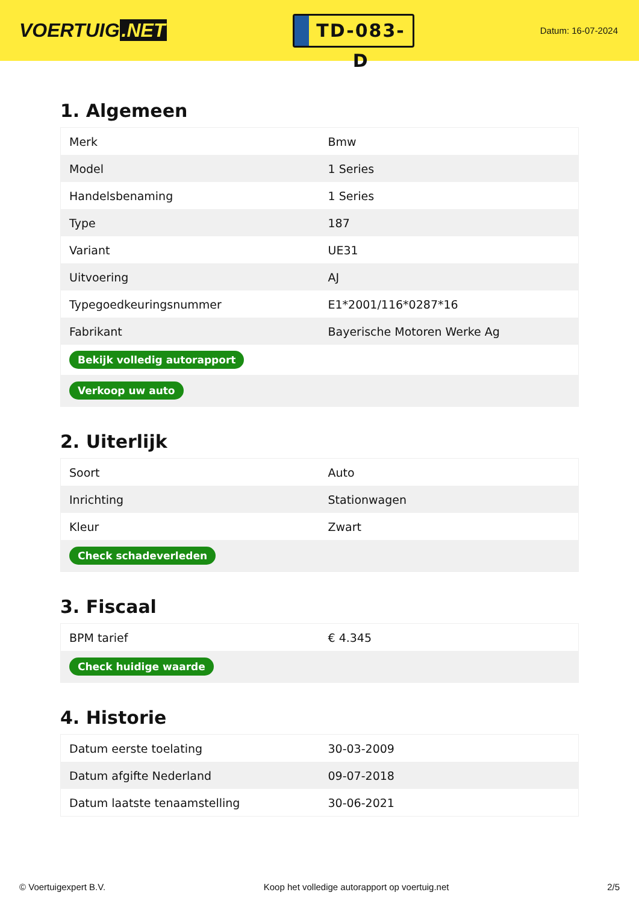VOERTUIG.NET
TD-083-D
Datum: 16-07-2024
1. Algemeen
| Merk | Bmw |
| Model | 1 Series |
| Handelsbenaming | 1 Series |
| Type | 187 |
| Variant | UE31 |
| Uitvoering | AJ |
| Typegoedkeuringsnummer | E1*2001/116*0287*16 |
| Fabrikant | Bayerische Motoren Werke Ag |
| Bekijk volledig autorapport | |
| Verkoop uw auto | |
2. Uiterlijk
| Soort | Auto |
| Inrichting | Stationwagen |
| Kleur | Zwart |
| Check schadeverleden | |
3. Fiscaal
| BPM tarief | € 4.345 |
| Check huidige waarde | |
4. Historie
| Datum eerste toelating | 30-03-2009 |
| Datum afgifte Nederland | 09-07-2018 |
| Datum laatste tenaamstelling | 30-06-2021 |
© Voertuigexpert B.V. Koop het volledige autorapport op voertuig.net 2/5